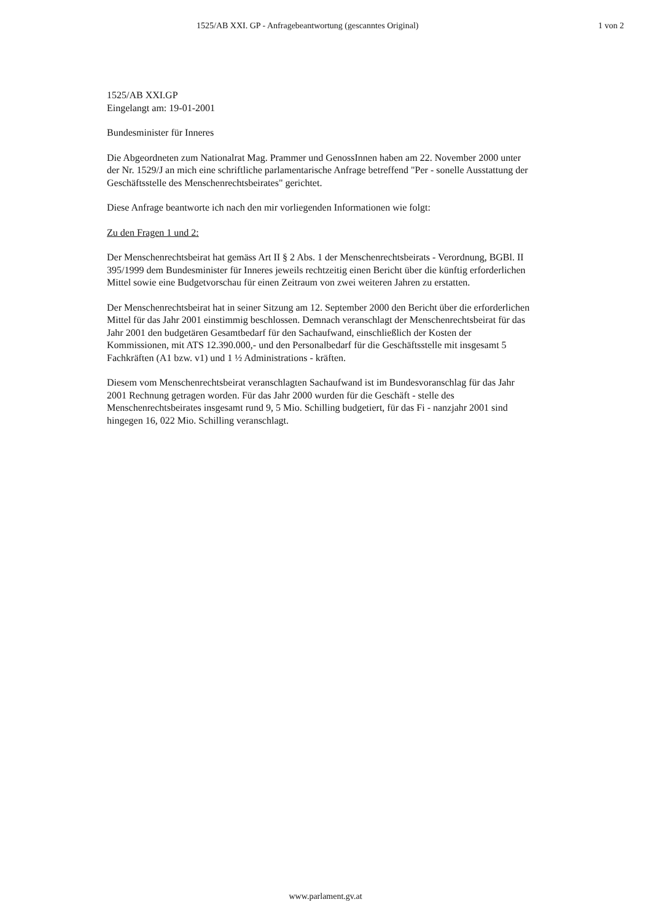1525/AB XXI. GP - Anfragebeantwortung (gescanntes Original) 1 von 2
1525/AB XXI.GP
Eingelangt am: 19-01-2001
Bundesminister für Inneres
Die Abgeordneten zum Nationalrat Mag. Prammer und GenossInnen haben am 22. November 2000 unter der Nr. 1529/J an mich eine schriftliche parlamentarische Anfrage betreffend "Per - sonelle Ausstattung der Geschäftsstelle des Menschenrechtsbeirates" gerichtet.
Diese Anfrage beantworte ich nach den mir vorliegenden Informationen wie folgt:
Zu den Fragen 1 und 2:
Der Menschenrechtsbeirat hat gemäss Art II § 2 Abs. 1 der Menschenrechtsbeirats - Verordnung, BGBl. II 395/1999 dem Bundesminister für Inneres jeweils rechtzeitig einen Bericht über die künftig erforderlichen Mittel sowie eine Budgetvorschau für einen Zeitraum von zwei weiteren Jahren zu erstatten.
Der Menschenrechtsbeirat hat in seiner Sitzung am 12. September 2000 den Bericht über die erforderlichen Mittel für das Jahr 2001 einstimmig beschlossen. Demnach veranschlagt der Menschenrechtsbeirat für das Jahr 2001 den budgetären Gesamtbedarf für den Sachaufwand, einschließlich der Kosten der Kommissionen, mit ATS 12.390.000,- und den Personalbedarf für die Geschäftsstelle mit insgesamt 5 Fachkräften (A1 bzw. v1) und 1 ½ Administrations - kräften.
Diesem vom Menschenrechtsbeirat veranschlagten Sachaufwand ist im Bundesvoranschlag für das Jahr 2001 Rechnung getragen worden. Für das Jahr 2000 wurden für die Geschäft - stelle des Menschenrechtsbeirates insgesamt rund 9, 5 Mio. Schilling budgetiert, für das Fi - nanzjahr 2001 sind hingegen 16, 022 Mio. Schilling veranschlagt.
www.parlament.gv.at